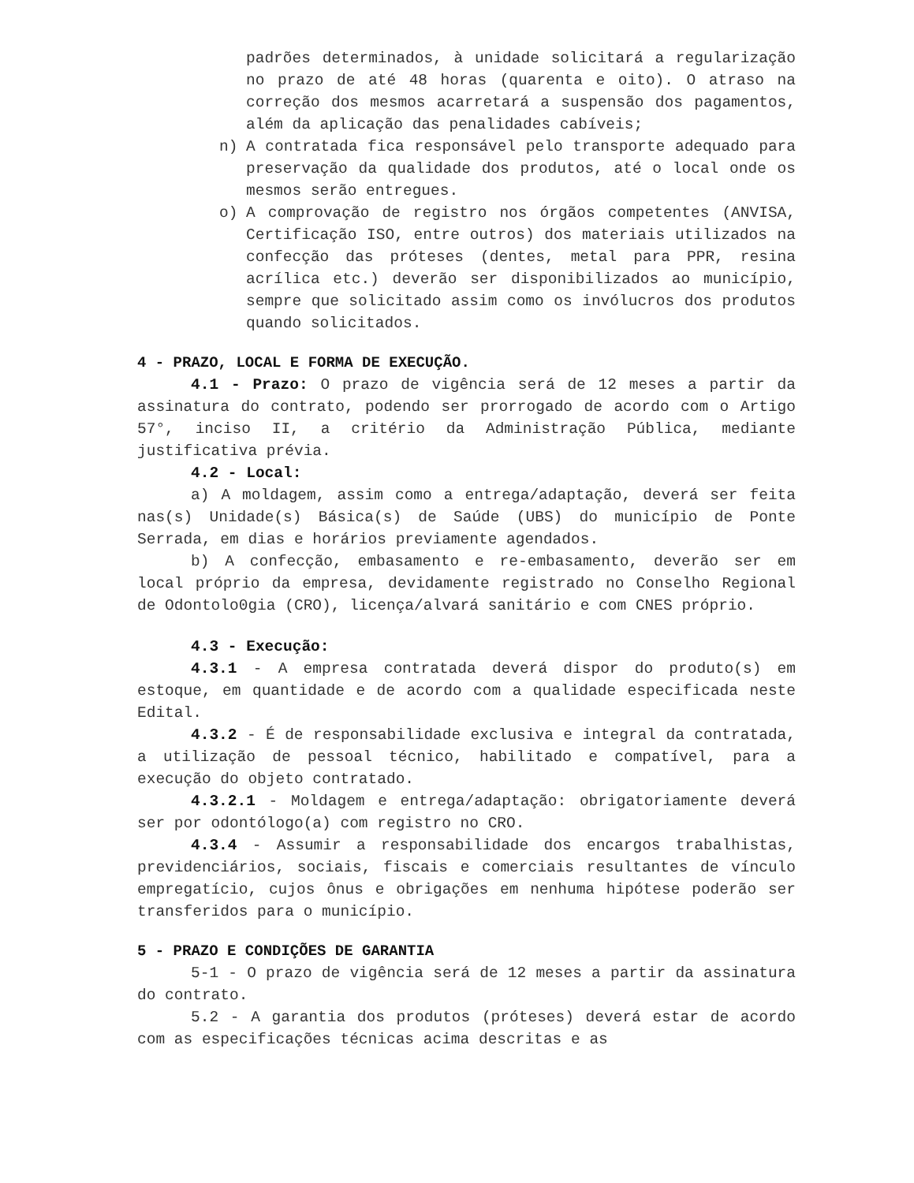padrões determinados, à unidade solicitará a regularização no prazo de até 48 horas (quarenta e oito). O atraso na correção dos mesmos acarretará a suspensão dos pagamentos, além da aplicação das penalidades cabíveis;
n) A contratada fica responsável pelo transporte adequado para preservação da qualidade dos produtos, até o local onde os mesmos serão entregues.
o) A comprovação de registro nos órgãos competentes (ANVISA, Certificação ISO, entre outros) dos materiais utilizados na confecção das próteses (dentes, metal para PPR, resina acrílica etc.) deverão ser disponibilizados ao município, sempre que solicitado assim como os invólucros dos produtos quando solicitados.
4 - PRAZO, LOCAL E FORMA DE EXECUÇÃO.
4.1 - Prazo: O prazo de vigência será de 12 meses a partir da assinatura do contrato, podendo ser prorrogado de acordo com o Artigo 57°, inciso II, a critério da Administração Pública, mediante justificativa prévia.
4.2 - Local:
a) A moldagem, assim como a entrega/adaptação, deverá ser feita nas(s) Unidade(s) Básica(s) de Saúde (UBS) do município de Ponte Serrada, em dias e horários previamente agendados.
b) A confecção, embasamento e re-embasamento, deverão ser em local próprio da empresa, devidamente registrado no Conselho Regional de Odontolo0gia (CRO), licença/alvará sanitário e com CNES próprio.
4.3 - Execução:
4.3.1 - A empresa contratada deverá dispor do produto(s) em estoque, em quantidade e de acordo com a qualidade especificada neste Edital.
4.3.2 - É de responsabilidade exclusiva e integral da contratada, a utilização de pessoal técnico, habilitado e compatível, para a execução do objeto contratado.
4.3.2.1 - Moldagem e entrega/adaptação: obrigatoriamente deverá ser por odontólogo(a) com registro no CRO.
4.3.4 - Assumir a responsabilidade dos encargos trabalhistas, previdenciários, sociais, fiscais e comerciais resultantes de vínculo empregatício, cujos ônus e obrigações em nenhuma hipótese poderão ser transferidos para o município.
5 - PRAZO E CONDIÇÕES DE GARANTIA
5-1 - O prazo de vigência será de 12 meses a partir da assinatura do contrato.
5.2 - A garantia dos produtos (próteses) deverá estar de acordo com as especificações técnicas acima descritas e as